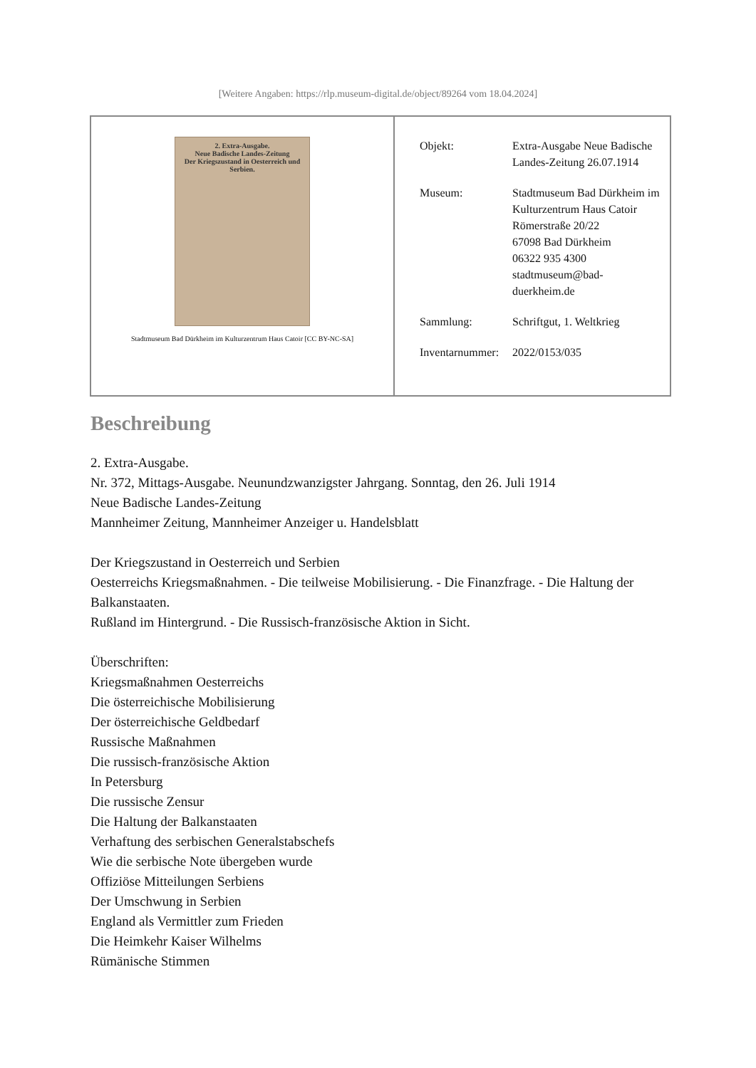[Weitere Angaben: https://rlp.museum-digital.de/object/89264 vom 18.04.2024]
| 2. Extra-Ausgabe. Neue Badische Landes-Zeitung Der Kriegszustand in Oesterreich und Serbien. Stadtmuseum Bad Dürkheim im Kulturzentrum Haus Catoir [CC BY-NC-SA] | / Objekt: / Extra-Ausgabe Neue Badische Landes-Zeitung 26.07.1914 / / Museum: / Stadtmuseum Bad Dürkheim im Kulturzentrum Haus Catoir Römerstraße 20/22 67098 Bad Dürkheim 06322 935 4300 stadtmuseum@bad- duerkheim.de / / Sammlung: / Schriftgut, 1. Weltkrieg / / Inventarnummer: / 2022/0153/035 / |
Beschreibung
2. Extra-Ausgabe.
Nr. 372, Mittags-Ausgabe. Neunundzwanzigster Jahrgang. Sonntag, den 26. Juli 1914
Neue Badische Landes-Zeitung
Mannheimer Zeitung, Mannheimer Anzeiger u. Handelsblatt
Der Kriegszustand in Oesterreich und Serbien
Oesterreichs Kriegsmaßnahmen. - Die teilweise Mobilisierung. - Die Finanzfrage. - Die Haltung der Balkanstaaten.
Rußland im Hintergrund. - Die Russisch-französische Aktion in Sicht.
Überschriften:
Kriegsmaßnahmen Oesterreichs
Die österreichische Mobilisierung
Der österreichische Geldbedarf
Russische Maßnahmen
Die russisch-französische Aktion
In Petersburg
Die russische Zensur
Die Haltung der Balkanstaaten
Verhaftung des serbischen Generalstabschefs
Wie die serbische Note übergeben wurde
Offiziöse Mitteilungen Serbiens
Der Umschwung in Serbien
England als Vermittler zum Frieden
Die Heimkehr Kaiser Wilhelms
Rümänische Stimmen